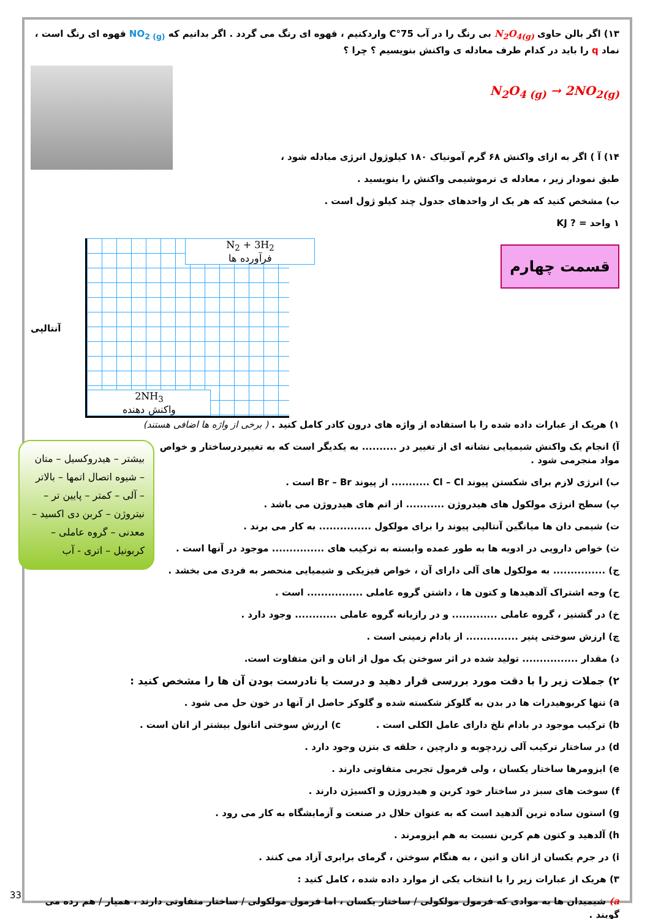۱۳) اگر بالن حاوی N<sub>2</sub>O<sub>4(g)</sub> بی رنگ را در آب 75°C واردکنیم ، قهوه ای رنگ می گردد . اگر بدانیم که NO<sub>2 (g)</sub> قهوه ای رنگ است ، نماد q را باید در کدام طرف معادله ی واکنش بنویسیم ؟ چرا ؟
N<sub>2</sub>O<sub>4 (g)</sub> → 2NO<sub>2(g)</sub>
۱۴) آ ) اگر به ازای واکنش ۶۸ گرم آمونیاک ۱۸۰ کیلوژول انرژی مبادله شود ،
طبق نمودار زیر ، معادله ی ترموشیمی واکنش را بنویسید .
ب) مشخص کنید که هر یک از واحدهای جدول چند کیلو ژول است .
۱ واحد = ? KJ
قسمت چهارم
N<sub>2</sub> + 3H<sub>2</sub>
فرآورده ها
2NH<sub>3</sub>
واکنش دهنده
آنتالپی
۱) هریک از عبارات داده شده را با استفاده از واژه های درون کادر کامل کنید . ( برخی از واژه ها اضافی هستند)
بیشتر – هیدروکسیل – متان – شیوه اتصال اتمها – بالاتر – آلی – کمتر – پایین تر – نیتروژن – کربن دی اکسید – معدنی – گروه عاملی – کربونیل – اتری - آب
آ) انجام یک واکنش شیمیایی نشانه ای از تغییر در .......... به یکدیگر است که به تغییردرساختار و خواص مواد منجرمی شود .
ب) انرژی لازم برای شکستن پیوند Cl – Cl ........... از پیوند Br – Br است .
پ) سطح انرژی مولکول های هیدروژن ........... از اتم های هیدروژن می باشد .
ت) شیمی دان ها میانگین آنتالپی پیوند را برای مولکول ............... به کار می برند .
ث) خواص دارویی در ادویه ها به طور عمده وابسته به ترکیب های ............... موجود در آنها است .
ج) ............... به مولکول های آلی دارای آن ، خواص فیزیکی و شیمیایی منحصر به فردی می بخشد .
ح) وجه اشتراک آلدهیدها و کتون ها ، داشتن گروه عاملی ................ است .
خ) در گشنیز ، گروه عاملی ............. و در رازیانه گروه عاملی ............ وجود دارد .
چ) ارزش سوختی پنیر ............... از بادام زمینی است .
د) مقدار ................ تولید شده در اثر سوختن یک مول از اتان و اتن متفاوت است.
۲) جملات زیر را با دقت مورد بررسی قرار دهید و درست یا نادرست بودن آن ها را مشخص کنید :
a) تنها کربوهیدرات ها در بدن به گلوکز شکسته شده و گلوکز حاصل از آنها در خون حل می شود .
b) ترکیب موجود در بادام تلخ دارای عامل الکلی است . c) ارزش سوختی اتانول بیشتر از اتان است .
d) در ساختار ترکیب آلی زردچوبه و دارچین ، حلقه ی بنزن وجود دارد .
e) ایزومرها ساختار یکسان ، ولی فرمول تجربی متفاوتی دارند .
f) سوخت های سبز در ساختار خود کربن و هیدروژن و اکسیژن دارند .
g) استون ساده ترین آلدهید است که به عنوان حلال در صنعت و آزمایشگاه به کار می رود .
h) آلدهید و کتون هم کربن نسبت به هم ایزومرند .
i) در جرم یکسان از اتان و اتین ، به هنگام سوختن ، گرمای برابری آزاد می کنند .
۳) هریک از عبارات زیر را با انتخاب یکی از موارد داده شده ، کامل کنید :
a) شیمیدان ها به موادی که فرمول مولکولی / ساختار یکسان ، اما فرمول مولکولی / ساختار متفاوتی دارند ، همپار / هم رده می گویند .
33